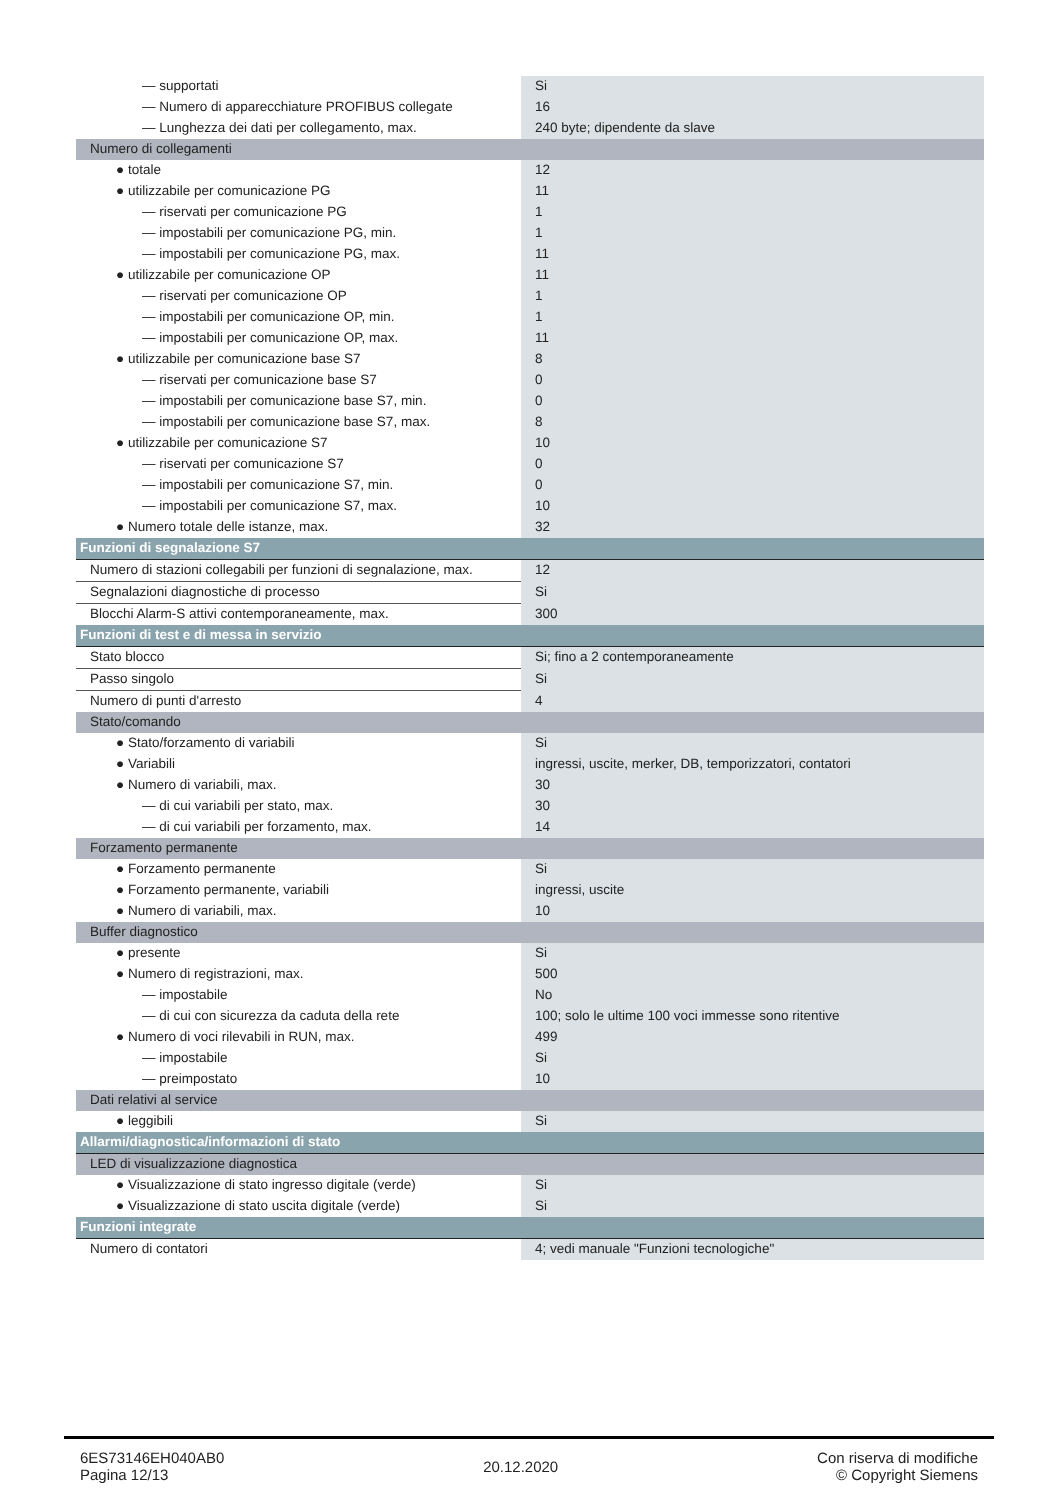| — supportati | Si |
| — Numero di apparecchiature PROFIBUS collegate | 16 |
| — Lunghezza dei dati per collegamento, max. | 240 byte; dipendente da slave |
| Numero di collegamenti | |
| ● totale | 12 |
| ● utilizzabile per comunicazione PG | 11 |
| — riservati per comunicazione PG | 1 |
| — impostabili per comunicazione PG, min. | 1 |
| — impostabili per comunicazione PG, max. | 11 |
| ● utilizzabile per comunicazione OP | 11 |
| — riservati per comunicazione OP | 1 |
| — impostabili per comunicazione OP, min. | 1 |
| — impostabili per comunicazione OP, max. | 11 |
| ● utilizzabile per comunicazione base S7 | 8 |
| — riservati per comunicazione base S7 | 0 |
| — impostabili per comunicazione base S7, min. | 0 |
| — impostabili per comunicazione base S7, max. | 8 |
| ● utilizzabile per comunicazione S7 | 10 |
| — riservati per comunicazione S7 | 0 |
| — impostabili per comunicazione S7, min. | 0 |
| — impostabili per comunicazione S7, max. | 10 |
| ● Numero totale delle istanze, max. | 32 |
| Funzioni di segnalazione S7 | |
| Numero di stazioni collegabili per funzioni di segnalazione, max. | 12 |
| Segnalazioni diagnostiche di processo | Si |
| Blocchi Alarm-S attivi contemporaneamente, max. | 300 |
| Funzioni di test e di messa in servizio | |
| Stato blocco | Si; fino a 2 contemporaneamente |
| Passo singolo | Si |
| Numero di punti d'arresto | 4 |
| Stato/comando | |
| ● Stato/forzamento di variabili | Si |
| ● Variabili | ingressi, uscite, merker, DB, temporizzatori, contatori |
| ● Numero di variabili, max. | 30 |
| — di cui variabili per stato, max. | 30 |
| — di cui variabili per forzamento, max. | 14 |
| Forzamento permanente | |
| ● Forzamento permanente | Si |
| ● Forzamento permanente, variabili | ingressi, uscite |
| ● Numero di variabili, max. | 10 |
| Buffer diagnostico | |
| ● presente | Si |
| ● Numero di registrazioni, max. | 500 |
| — impostabile | No |
| — di cui con sicurezza da caduta della rete | 100; solo le ultime 100 voci immesse sono ritentive |
| ● Numero di voci rilevabili in RUN, max. | 499 |
| — impostabile | Si |
| — preimpostato | 10 |
| Dati relativi al service | |
| ● leggibili | Si |
| Allarmi/diagnostica/informazioni di stato | |
| LED di visualizzazione diagnostica | |
| ● Visualizzazione di stato ingresso digitale (verde) | Si |
| ● Visualizzazione di stato uscita digitale (verde) | Si |
| Funzioni integrate | |
| Numero di contatori | 4; vedi manuale "Funzioni tecnologiche" |
6ES73146EH040AB0
Pagina 12/13
20.12.2020
Con riserva di modifiche
© Copyright Siemens